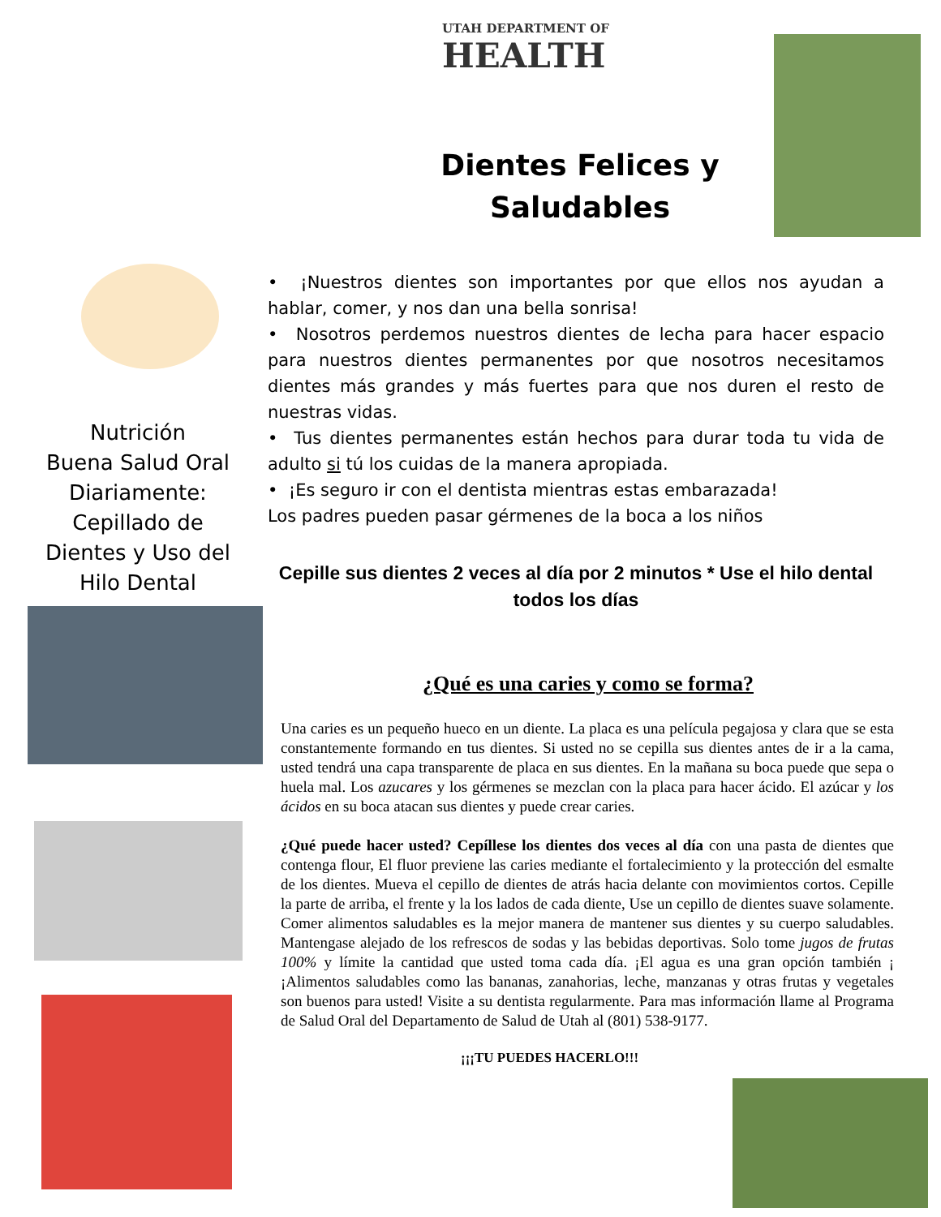Nutrición
Buena Salud Oral
Diariamente:
Cepillado de
Dientes y Uso del
Hilo Dental
UTAH DEPARTMENT OF
HEALTH
Dientes Felices y Saludables
• ¡Nuestros dientes son importantes por que ellos nos ayudan a hablar, comer, y nos dan una bella sonrisa!
• Nosotros perdemos nuestros dientes de lecha para hacer espacio para nuestros dientes permanentes por que nosotros necesitamos dientes más grandes y más fuertes para que nos duren el resto de nuestras vidas.
• Tus dientes permanentes están hechos para durar toda tu vida de adulto si tú los cuidas de la manera apropiada.
• ¡Es seguro ir con el dentista mientras estas embarazada!
Los padres pueden pasar gérmenes de la boca a los niños
Cepille sus dientes 2 veces al día por 2 minutos * Use el hilo dental todos los días
¿Qué es una caries y como se forma?
Una caries es un pequeño hueco en un diente. La placa es una película pegajosa y clara que se esta constantemente formando en tus dientes. Si usted no se cepilla sus dientes antes de ir a la cama, usted tendrá una capa transparente de placa en sus dientes. En la mañana su boca puede que sepa o huela mal. Los azucares y los gérmenes se mezclan con la placa para hacer ácido. El azúcar y los ácidos en su boca atacan sus dientes y puede crear caries.
¿Qué puede hacer usted? Cepíllese los dientes dos veces al día con una pasta de dientes que contenga flour, El fluor previene las caries mediante el fortalecimiento y la protección del esmalte de los dientes. Mueva el cepillo de dientes de atrás hacia delante con movimientos cortos. Cepille la parte de arriba, el frente y la los lados de cada diente, Use un cepillo de dientes suave solamente. Comer alimentos saludables es la mejor manera de mantener sus dientes y su cuerpo saludables. Mantengase alejado de los refrescos de sodas y las bebidas deportivas. Solo tome jugos de frutas 100% y límite la cantidad que usted toma cada día. ¡El agua es una gran opción también ¡ ¡Alimentos saludables como las bananas, zanahorias, leche, manzanas y otras frutas y vegetales son buenos para usted! Visite a su dentista regularmente. Para mas información llame al Programa de Salud Oral del Departamento de Salud de Utah al (801) 538-9177.
¡¡¡TU PUEDES HACERLO!!!